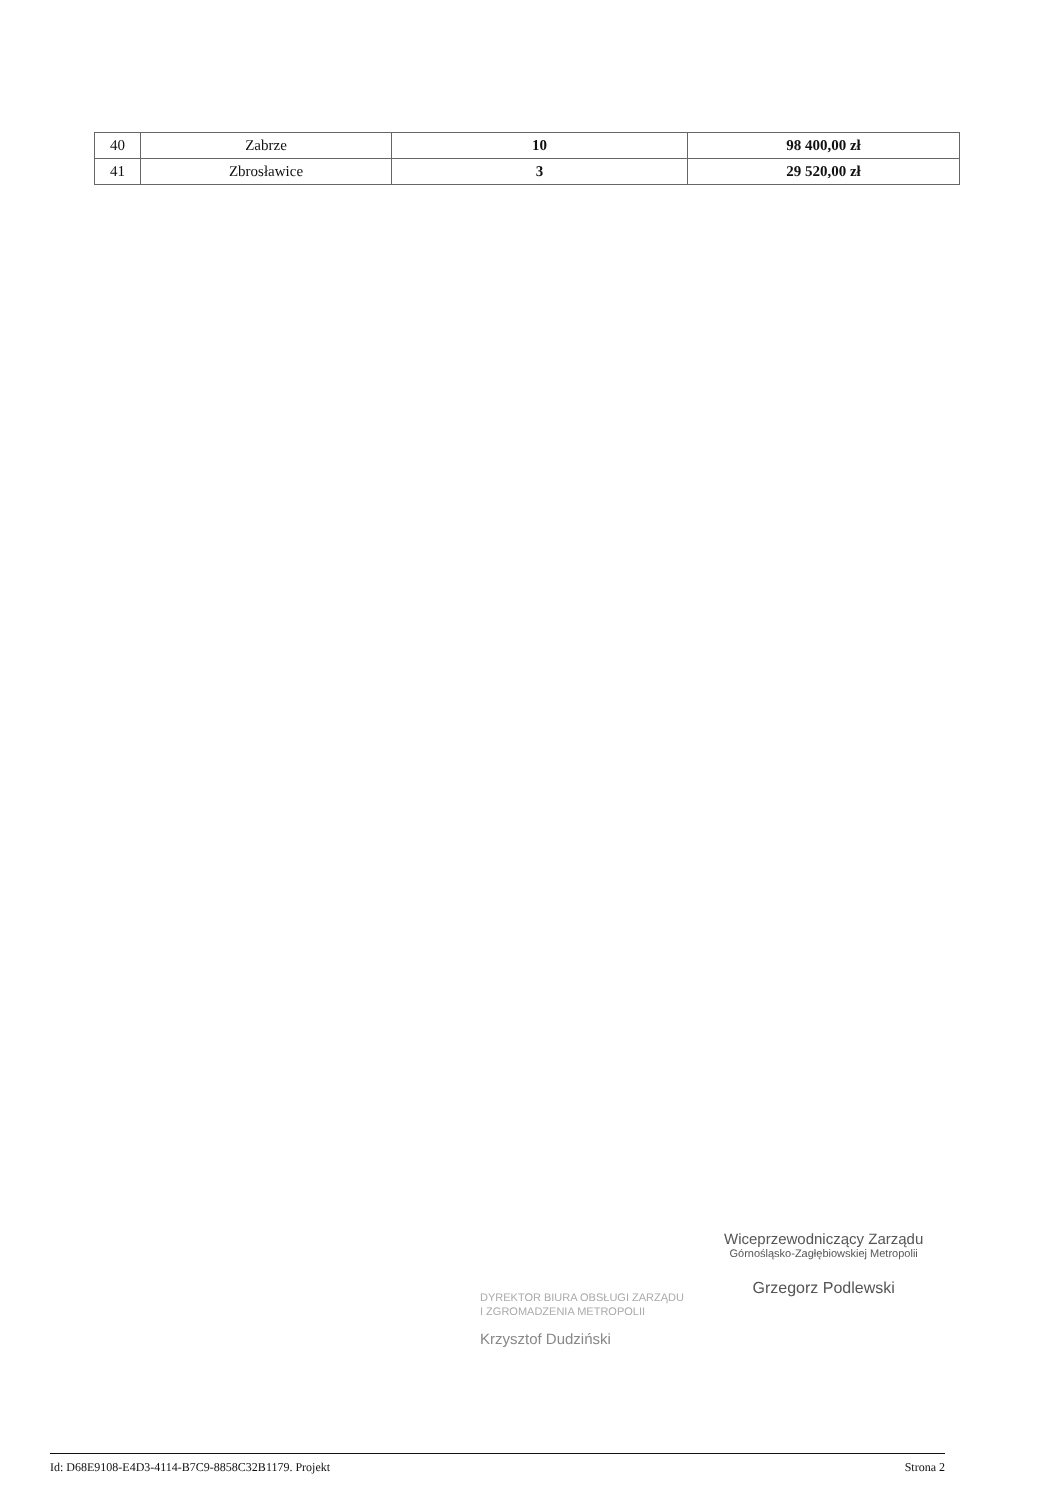| 40 | Zabrze | 10 | 98 400,00 zł |
| 41 | Zbrosławice | 3 | 29 520,00 zł |
DYREKTOR BIURA OBSŁUGI ZARZĄDU
I ZGROMADZENIA METROPOLII
Krzysztof Dudziński
Wiceprzewodniczący Zarządu
Górnośląsko-Zagłębiowskiej Metropolii
Grzegorz Podlewski
Id: D68E9108-E4D3-4114-B7C9-8858C32B1179. Projekt Strona 2